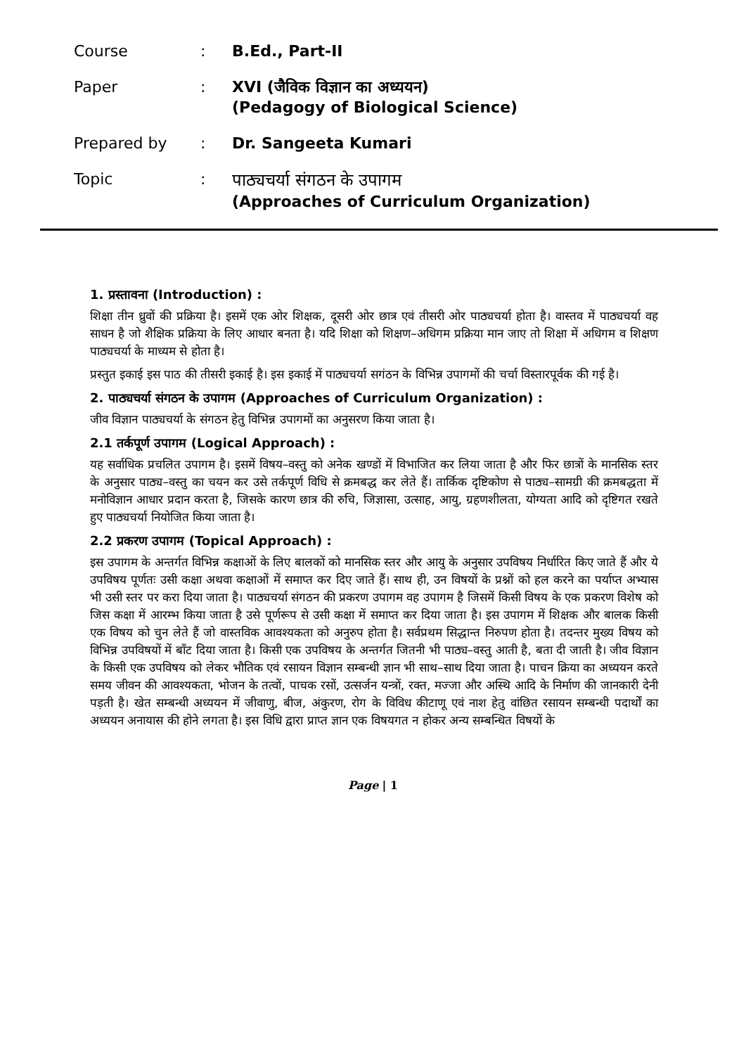Course : B.Ed., Part-II
Paper : XVI (जैविक विज्ञान का अध्ययन)
(Pedagogy of Biological Science)
Prepared by : Dr. Sangeeta Kumari
Topic : पाठ्यचर्या संगठन के उपागम
(Approaches of Curriculum Organization)
1. प्रस्तावना (Introduction) :
शिक्षा तीन ध्रुवों की प्रक्रिया है। इसमें एक ओर शिक्षक, दूसरी ओर छात्र एवं तीसरी ओर पाठ्यचर्या होता है। वास्तव में पाठ्यचर्या वह साधन है जो शैक्षिक प्रक्रिया के लिए आधार बनता है। यदि शिक्षा को शिक्षण–अधिगम प्रक्रिया मान जाए तो शिक्षा में अधिगम व शिक्षण पाठ्यचर्या के माध्यम से होता है।
प्रस्तुत इकाई इस पाठ की तीसरी इकाई है। इस इकाई में पाठ्यचर्या सगंठन के विभिन्न उपागमों की चर्चा विस्तारपूर्वक की गई है।
2. पाठ्यचर्या संगठन के उपागम (Approaches of Curriculum Organization) :
जीव विज्ञान पाठ्यचर्या के संगठन हेतु विभिन्न उपागमों का अनुसरण किया जाता है।
2.1 तर्कपूर्ण उपागम (Logical Approach) :
यह सर्वाधिक प्रचलित उपागम है। इसमें विषय–वस्तु को अनेक खण्डों में विभाजित कर लिया जाता है और फिर छात्रों के मानसिक स्तर के अनुसार पाठ्य–वस्तु का चयन कर उसे तर्कपूर्ण विधि से क्रमबद्ध कर लेते हैं। तार्किक दृष्टिकोण से पाठ्य–सामग्री की क्रमबद्धता में मनोविज्ञान आधार प्रदान करता है, जिसके कारण छात्र की रुचि, जिज्ञासा, उत्साह, आयु, ग्रहणशीलता, योग्यता आदि को दृष्टिगत रखते हुए पाठ्यचर्या नियोजित किया जाता है।
2.2 प्रकरण उपागम (Topical Approach) :
इस उपागम के अन्तर्गत विभिन्न कक्षाओं के लिए बालकों को मानसिक स्तर और आयु के अनुसार उपविषय निर्धारित किए जाते हैं और ये उपविषय पूर्णतः उसी कक्षा अथवा कक्षाओं में समाप्त कर दिए जाते हैं। साथ ही, उन विषयों के प्रश्नों को हल करने का पर्याप्त अभ्यास भी उसी स्तर पर करा दिया जाता है। पाठ्यचर्या संगठन की प्रकरण उपागम वह उपागम है जिसमें किसी विषय के एक प्रकरण विशेष को जिस कक्षा में आरम्भ किया जाता है उसे पूर्णरूप से उसी कक्षा में समाप्त कर दिया जाता है। इस उपागम में शिक्षक और बालक किसी एक विषय को चुन लेते हैं जो वास्तविक आवश्यकता को अनुरुप होता है। सर्वप्रथम सिद्धान्त निरुपण होता है। तदन्तर मुख्य विषय को विभिन्न उपविषयों में बाँट दिया जाता है। किसी एक उपविषय के अन्तर्गत जितनी भी पाठ्य–वस्तु आती है, बता दी जाती है। जीव विज्ञान के किसी एक उपविषय को लेकर भौतिक एवं रसायन विज्ञान सम्बन्धी ज्ञान भी साथ–साथ दिया जाता है। पाचन क्रिया का अध्ययन करते समय जीवन की आवश्यकता, भोजन के तत्वों, पाचक रसों, उत्सर्जन यन्त्रों, रक्त, मज्जा और अस्थि आदि के निर्माण की जानकारी देनी पड़ती है। खेत सम्बन्धी अध्ययन में जीवाणु, बीज, अंकुरण, रोग के विविध कीटाणू एवं नाश हेतु वांछित रसायन सम्बन्धी पदार्थों का अध्ययन अनायास की होने लगता है। इस विधि द्वारा प्राप्त ज्ञान एक विषयगत न होकर अन्य सम्बन्धित विषयों के
Page | 1